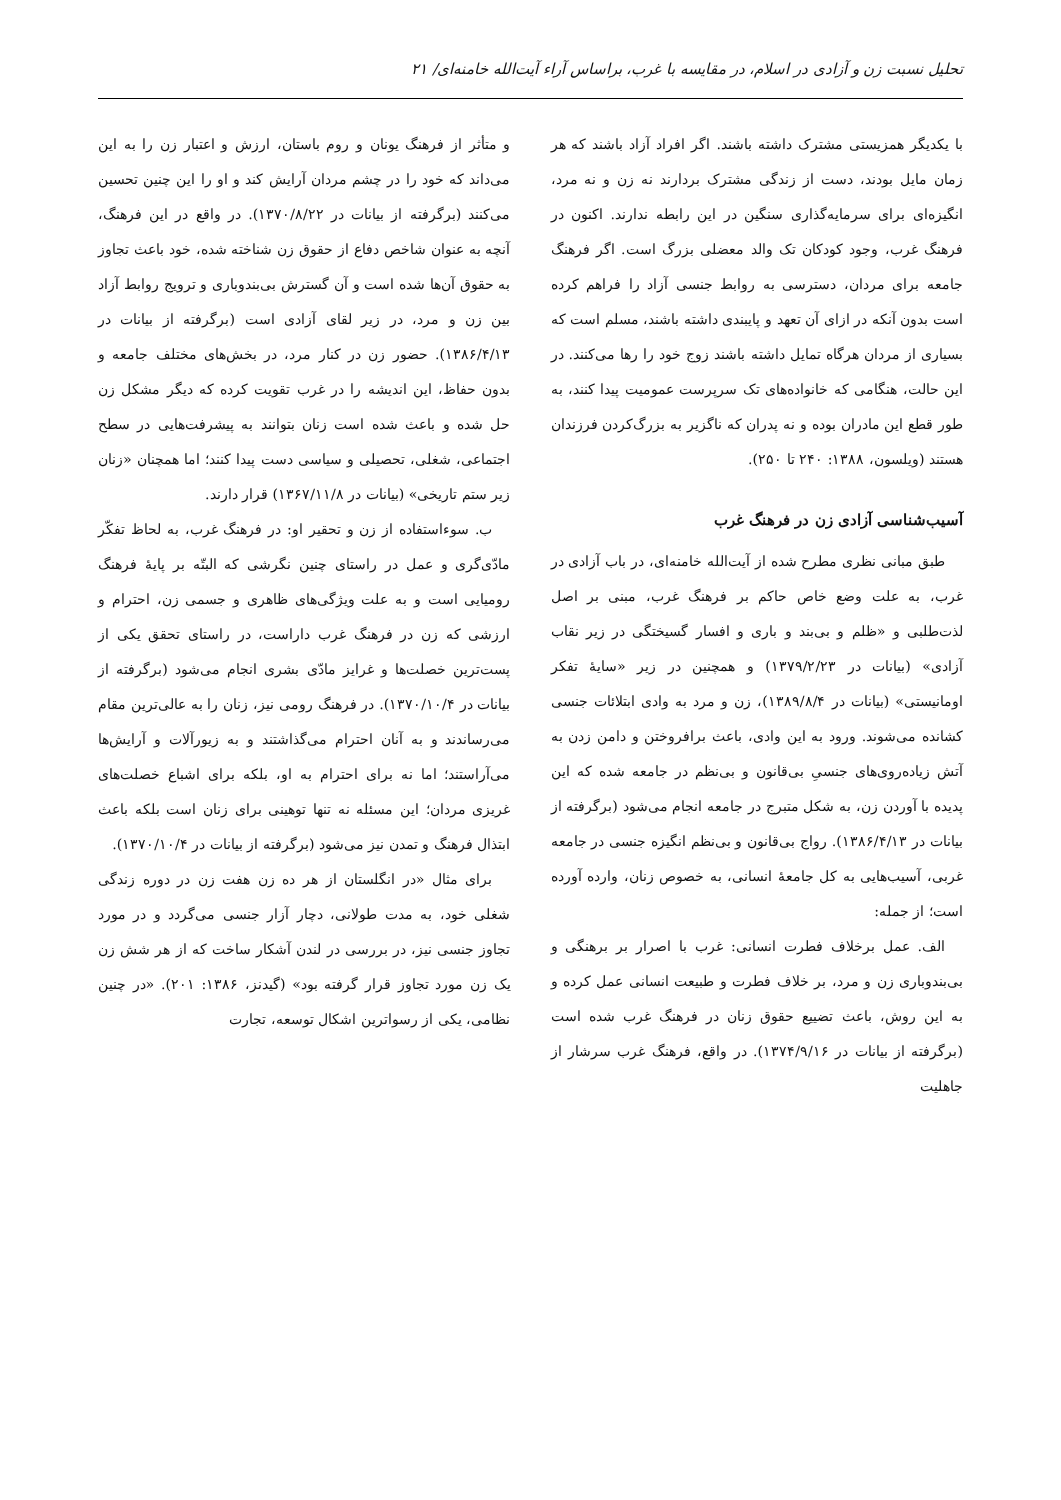تحلیل نسبت زن و آزادی در اسلام، در مقایسه با غرب، براساس آراء آیت‌الله خامنه‌ای/ ۲۱
با یکدیگر همزیستی مشترک داشته باشند. اگر افراد آزاد باشند که هر زمان مایل بودند، دست از زندگی مشترک بردارند نه زن و نه مرد، انگیزه‌ای برای سرمایه‌گذاری سنگین در این رابطه ندارند. اکنون در فرهنگ غرب، وجود کودکان تک والد معضلی بزرگ است. اگر فرهنگ جامعه برای مردان، دسترسی به روابط جنسی آزاد را فراهم کرده است بدون آنکه در ازای آن تعهد و پایبندی داشته باشند، مسلم است که بسیاری از مردان هرگاه تمایل داشته باشند زوج خود را رها می‌کنند. در این حالت، هنگامی که خانواده‌های تک سرپرست عمومیت پیدا کنند، به طور قطع این مادران بوده و نه پدران که ناگزیر به بزرگ‌کردن فرزندان هستند (ویلسون، ۱۳۸۸: ۲۴۰ تا ۲۵۰).
آسیب‌شناسی آزادی زن در فرهنگ غرب
طبق مبانی نظری مطرح شده از آیت‌الله خامنه‌ای، در باب آزادی در غرب، به علت وضع خاص حاکم بر فرهنگ غرب، مبنی بر اصل لذت‌طلبی و «ظلم و بی‌بند و باری و افسار گسیختگی در زیر نقاب آزادی» (بیانات در ۱۳۷۹/۲/۲۳) و همچنین در زیر «سایهٔ تفکر اومانیستی» (بیانات در ۱۳۸۹/۸/۴)، زن و مرد به وادی ابتلائات جنسی کشانده می‌شوند. ورود به این وادی، باعث برافروختن و دامن زدن به آتش زیاده‌روی‌های جنسیِ بی‌قانون و بی‌نظم در جامعه شده که این پدیده با آوردن زن، به شکل متبرج در جامعه انجام می‌شود (برگرفته از بیانات در ۱۳۸۶/۴/۱۳). رواج بی‌قانون و بی‌نظم انگیزه جنسی در جامعه غربی، آسیب‌هایی به کل جامعهٔ انسانی، به خصوص زنان، وارده آورده است؛ از جمله:
الف. عمل برخلاف فطرت انسانی: غرب با اصرار بر برهنگی و بی‌بندوباری زن و مرد، بر خلاف فطرت و طبیعت انسانی عمل کرده و به این روش، باعث تضییع حقوق زنان در فرهنگ غرب شده است (برگرفته از بیانات در ۱۳۷۴/۹/۱۶). در واقع، فرهنگ غرب سرشار از جاهلیت
و متأثر از فرهنگ یونان و روم باستان، ارزش و اعتبار زن را به این می‌داند که خود را در چشم مردان آرایش کند و او را این چنین تحسین می‌کنند (برگرفته از بیانات در ۱۳۷۰/۸/۲۲). در واقع در این فرهنگ، آنچه به عنوان شاخص دفاع از حقوق زن شناخته شده، خود باعث تجاوز به حقوق آن‌ها شده است و آن گسترش بی‌بندوباری و ترویج روابط آزاد بین زن و مرد، در زیر لقای آزادی است (برگرفته از بیانات در ۱۳۸۶/۴/۱۳). حضور زن در کنار مرد، در بخش‌های مختلف جامعه و بدون حفاظ، این اندیشه را در غرب تقویت کرده که دیگر مشکل زن حل شده و باعث شده است زنان بتوانند به پیشرفت‌هایی در سطح اجتماعی، شغلی، تحصیلی و سیاسی دست پیدا کنند؛ اما همچنان «زنان زیر ستم تاریخی» (بیانات در ۱۳۶۷/۱۱/۸) قرار دارند.
ب. سوءاستفاده از زن و تحقیر او: در فرهنگ غرب، به لحاظ تفکّر مادّی‌گری و عمل در راستای چنین نگرشی که البتّه بر پایهٔ فرهنگ رومیایی است و به علت ویژگی‌های ظاهری و جسمی زن، احترام و ارزشی که زن در فرهنگ غرب داراست، در راستای تحقق یکی از پست‌ترین خصلت‌ها و غرایز مادّی بشری انجام می‌شود (برگرفته از بیانات در ۱۳۷۰/۱۰/۴). در فرهنگ رومی نیز، زنان را به عالی‌ترین مقام می‌رساندند و به آنان احترام می‌گذاشتند و به زیورآلات و آرایش‌ها می‌آراستند؛ اما نه برای احترام به او، بلکه برای اشباع خصلت‌های غریزی مردان؛ این مسئله نه تنها توهینی برای زنان است بلکه باعث ابتذال فرهنگ و تمدن نیز می‌شود (برگرفته از بیانات در ۱۳۷۰/۱۰/۴).
برای مثال «در انگلستان از هر ده زن هفت زن در دوره زندگی شغلی خود، به مدت طولانی، دچار آزار جنسی می‌گردد و در مورد تجاوز جنسی نیز، در بررسی در لندن آشکار ساخت که از هر شش زن یک زن مورد تجاوز قرار گرفته بود» (گیدنز، ۱۳۸۶: ۲۰۱). «در چنین نظامی، یکی از رسواترین اشکال توسعه، تجارت